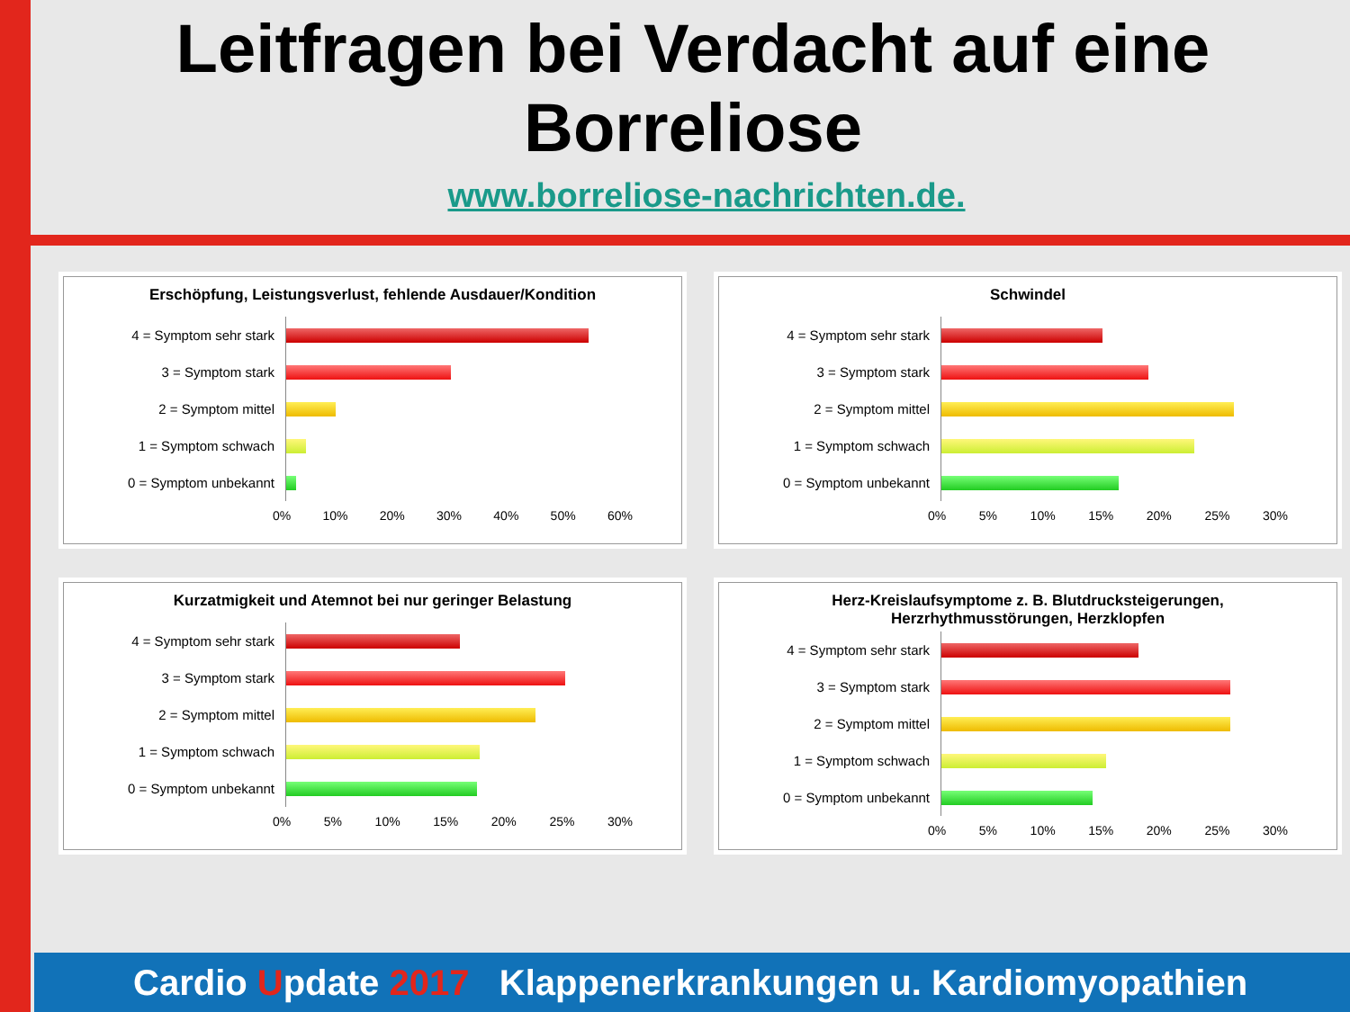Leitfragen bei Verdacht auf eine Borreliose
www.borreliose-nachrichten.de.
Erschöpfung, Leistungsverlust, fehlende Ausdauer/Kondition
4 = Symptom sehr stark
3 = Symptom stark
2 = Symptom mittel
1 = Symptom schwach
0 = Symptom unbekannt
0% 10% 20% 30% 40% 50% 60%
Schwindel
4 = Symptom sehr stark
3 = Symptom stark
2 = Symptom mittel
1 = Symptom schwach
0 = Symptom unbekannt
0% 5% 10% 15% 20% 25% 30%
Kurzatmigkeit und Atemnot bei nur geringer Belastung
4 = Symptom sehr stark
3 = Symptom stark
2 = Symptom mittel
1 = Symptom schwach
0 = Symptom unbekannt
0% 5% 10% 15% 20% 25% 30%
Herz-Kreislaufsymptome z. B. Blutdrucksteigerungen,
Herzrhythmusstörungen, Herzklopfen
4 = Symptom sehr stark
3 = Symptom stark
2 = Symptom mittel
1 = Symptom schwach
0 = Symptom unbekannt
0% 5% 10% 15% 20% 25% 30%
Cardio Update 2017 Klappenerkrankungen u. Kardiomyopathien